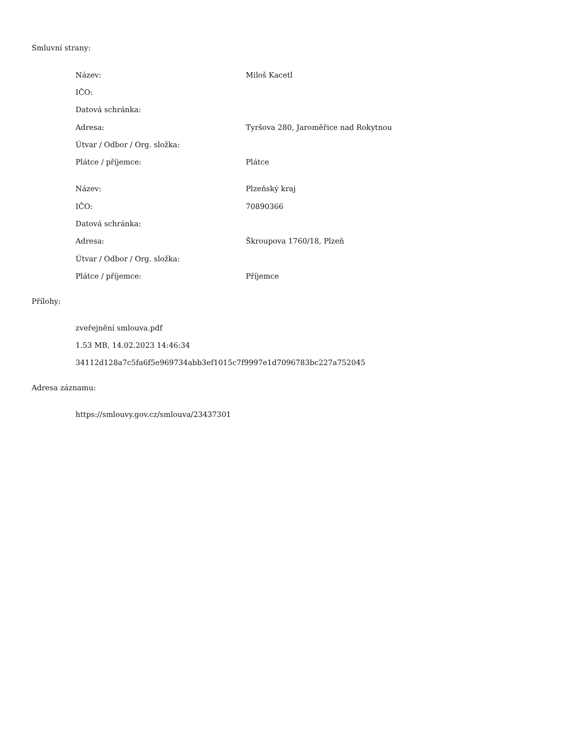Smluvní strany:
| Název: | Miloš Kacetl |
| IČO: | |
| Datová schránka: | |
| Adresa: | Tyršova 280, Jaroměřice nad Rokytnou |
| Útvar / Odbor / Org. složka: | |
| Plátce / příjemce: | Plátce |
| Název: | Plzeňský kraj |
| IČO: | 70890366 |
| Datová schránka: | |
| Adresa: | Škroupova 1760/18, Plzeň |
| Útvar / Odbor / Org. složka: | |
| Plátce / příjemce: | Příjemce |
Přílohy:
zveřejnění smlouva.pdf
1.53 MB, 14.02.2023 14:46:34
34112d128a7c5fa6f5e969734abb3ef1015c7f9997e1d7096783bc227a752045
Adresa záznamu:
https://smlouvy.gov.cz/smlouva/23437301